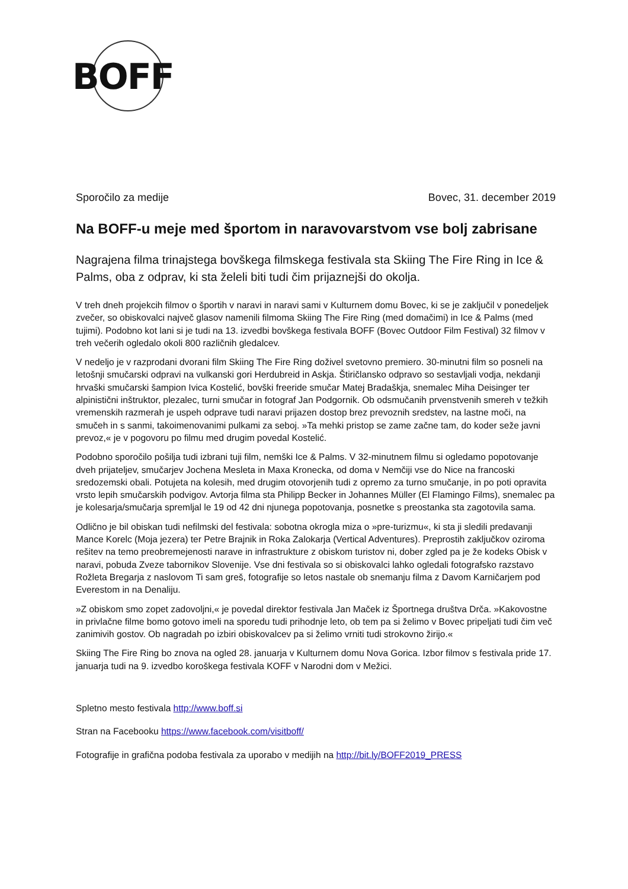BOFF
Sporočilo za medije Bovec, 31. december 2019
Na BOFF-u meje med športom in naravovarstvom vse bolj zabrisane
Nagrajena filma trinajstega bovškega filmskega festivala sta Skiing The Fire Ring in Ice & Palms, oba z odprav, ki sta želeli biti tudi čim prijaznejši do okolja.
V treh dneh projekcih filmov o športih v naravi in naravi sami v Kulturnem domu Bovec, ki se je zaključil v ponedeljek zvečer, so obiskovalci največ glasov namenili filmoma Skiing The Fire Ring (med domačimi) in Ice & Palms (med tujimi). Podobno kot lani si je tudi na 13. izvedbi bovškega festivala BOFF (Bovec Outdoor Film Festival) 32 filmov v treh večerih ogledalo okoli 800 različnih gledalcev.
V nedeljo je v razprodani dvorani film Skiing The Fire Ring doživel svetovno premiero. 30-minutni film so posneli na letošnji smučarski odpravi na vulkanski gori Herdubreid in Askja. Štiričlansko odpravo so sestavljali vodja, nekdanji hrvaški smučarski šampion Ivica Kostelić, bovški freeride smučar Matej Bradaškja, snemalec Miha Deisinger ter alpinistični inštruktor, plezalec, turni smučar in fotograf Jan Podgornik. Ob odsmučanih prvenstvenih smereh v težkih vremenskih razmerah je uspeh odprave tudi naravi prijazen dostop brez prevoznih sredstev, na lastne moči, na smučeh in s sanmi, takoimenovanimi pulkami za seboj. »Ta mehki pristop se zame začne tam, do koder seže javni prevoz,« je v pogovoru po filmu med drugim povedal Kostelić.
Podobno sporočilo pošilja tudi izbrani tuji film, nemški Ice & Palms. V 32-minutnem filmu si ogledamo popotovanje dveh prijateljev, smučarjev Jochena Mesleta in Maxa Kronecka, od doma v Nemčiji vse do Nice na francoski sredozemski obali. Potujeta na kolesih, med drugim otovorjenih tudi z opremo za turno smučanje, in po poti opravita vrsto lepih smučarskih podvigov. Avtorja filma sta Philipp Becker in Johannes Müller (El Flamingo Films), snemalec pa je kolesarja/smučarja spremljal le 19 od 42 dni njunega popotovanja, posnetke s preostanka sta zagotovila sama.
Odlično je bil obiskan tudi nefilmski del festivala: sobotna okrogla miza o »pre-turizmu«, ki sta ji sledili predavanji Mance Korelc (Moja jezera) ter Petre Brajnik in Roka Zalokarja (Vertical Adventures). Preprostih zaključkov oziroma rešitev na temo preobremejenosti narave in infrastrukture z obiskom turistov ni, dober zgled pa je že kodeks Obisk v naravi, pobuda Zveze tabornikov Slovenije. Vse dni festivala so si obiskovalci lahko ogledali fotografsko razstavo Rožleta Bregarja z naslovom Ti sam greš, fotografije so letos nastale ob snemanju filma z Davom Karničarjem pod Everestom in na Denaliju.
»Z obiskom smo zopet zadovoljni,« je povedal direktor festivala Jan Maček iz Športnega društva Drča. »Kakovostne in privlačne filme bomo gotovo imeli na sporedu tudi prihodnje leto, ob tem pa si želimo v Bovec pripeljati tudi čim več zanimivih gostov. Ob nagradah po izbiri obiskovalcev pa si želimo vrniti tudi strokovno žirijo.«
Skiing The Fire Ring bo znova na ogled 28. januarja v Kulturnem domu Nova Gorica. Izbor filmov s festivala pride 17. januarja tudi na 9. izvedbo koroškega festivala KOFF v Narodni dom v Mežici.
Spletno mesto festivala http://www.boff.si
Stran na Facebooku https://www.facebook.com/visitboff/
Fotografije in grafična podoba festivala za uporabo v medijih na http://bit.ly/BOFF2019_PRESS